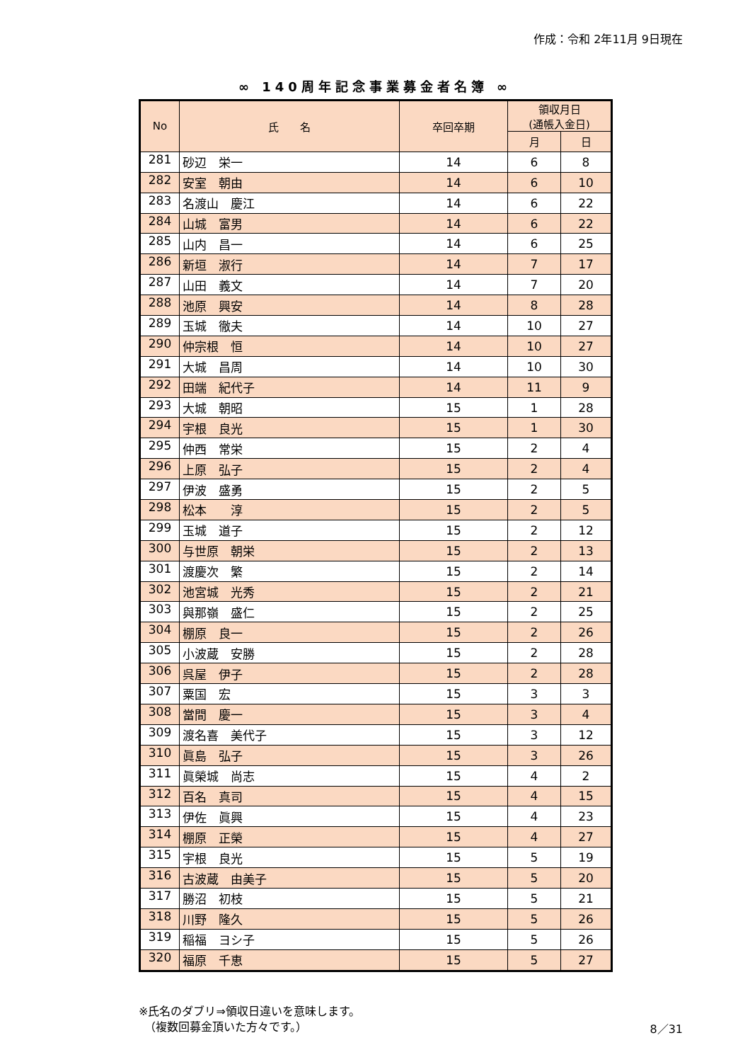作成：令和 2年11月 9日現在
∞ 140周年記念事業募金者名簿 ∞
| No | 氏 名 | 卒回卒期 | 領収月日 (通帳入金日) | |
| --- | --- | --- | --- | --- |
| | | | 月 | 日 |
| 281 | 砂辺 栄一 | 14 | 6 | 8 |
| 282 | 安室 朝由 | 14 | 6 | 10 |
| 283 | 名渡山 慶江 | 14 | 6 | 22 |
| 284 | 山城 富男 | 14 | 6 | 22 |
| 285 | 山内 昌一 | 14 | 6 | 25 |
| 286 | 新垣 淑行 | 14 | 7 | 17 |
| 287 | 山田 義文 | 14 | 7 | 20 |
| 288 | 池原 興安 | 14 | 8 | 28 |
| 289 | 玉城 徹夫 | 14 | 10 | 27 |
| 290 | 仲宗根 恒 | 14 | 10 | 27 |
| 291 | 大城 昌周 | 14 | 10 | 30 |
| 292 | 田端 紀代子 | 14 | 11 | 9 |
| 293 | 大城 朝昭 | 15 | 1 | 28 |
| 294 | 宇根 良光 | 15 | 1 | 30 |
| 295 | 仲西 常栄 | 15 | 2 | 4 |
| 296 | 上原 弘子 | 15 | 2 | 4 |
| 297 | 伊波 盛勇 | 15 | 2 | 5 |
| 298 | 松本 淳 | 15 | 2 | 5 |
| 299 | 玉城 道子 | 15 | 2 | 12 |
| 300 | 与世原 朝栄 | 15 | 2 | 13 |
| 301 | 渡慶次 繁 | 15 | 2 | 14 |
| 302 | 池宮城 光秀 | 15 | 2 | 21 |
| 303 | 與那嶺 盛仁 | 15 | 2 | 25 |
| 304 | 棚原 良一 | 15 | 2 | 26 |
| 305 | 小波蔵 安勝 | 15 | 2 | 28 |
| 306 | 呉屋 伊子 | 15 | 2 | 28 |
| 307 | 粟国 宏 | 15 | 3 | 3 |
| 308 | 當間 慶一 | 15 | 3 | 4 |
| 309 | 渡名喜 美代子 | 15 | 3 | 12 |
| 310 | 眞島 弘子 | 15 | 3 | 26 |
| 311 | 眞榮城 尚志 | 15 | 4 | 2 |
| 312 | 百名 真司 | 15 | 4 | 15 |
| 313 | 伊佐 眞興 | 15 | 4 | 23 |
| 314 | 棚原 正榮 | 15 | 4 | 27 |
| 315 | 宇根 良光 | 15 | 5 | 19 |
| 316 | 古波蔵 由美子 | 15 | 5 | 20 |
| 317 | 勝沼 初枝 | 15 | 5 | 21 |
| 318 | 川野 隆久 | 15 | 5 | 26 |
| 319 | 稲福 ヨシ子 | 15 | 5 | 26 |
| 320 | 福原 千恵 | 15 | 5 | 27 |
※氏名のダブリ⇒領収日違いを意味します。
　（複数回募金頂いた方々です。）
8／31